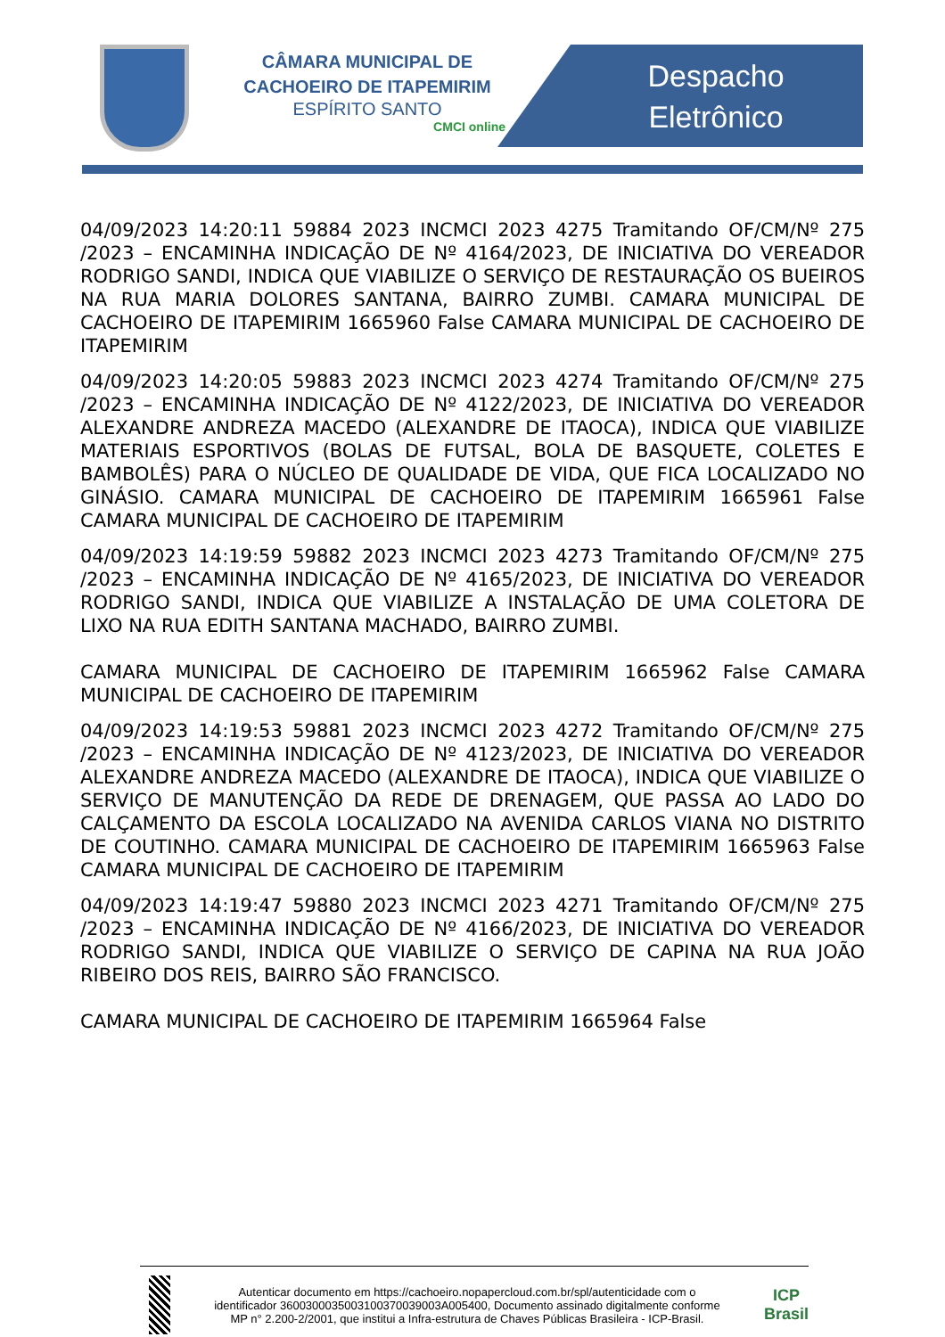CÂMARA MUNICIPAL DE CACHOEIRO DE ITAPEMIRIM
ESPÍRITO SANTO
CMCI online
Despacho
Eletrônico
04/09/2023 14:20:11 59884 2023 INCMCI 2023 4275 Tramitando OF/CM/Nº 275 /2023 – ENCAMINHA INDICAÇÃO DE Nº 4164/2023, DE INICIATIVA DO VEREADOR RODRIGO SANDI, INDICA QUE VIABILIZE O SERVIÇO DE RESTAURAÇÃO OS BUEIROS NA RUA MARIA DOLORES SANTANA, BAIRRO ZUMBI. CAMARA MUNICIPAL DE CACHOEIRO DE ITAPEMIRIM 1665960 False CAMARA MUNICIPAL DE CACHOEIRO DE ITAPEMIRIM
04/09/2023 14:20:05 59883 2023 INCMCI 2023 4274 Tramitando OF/CM/Nº 275 /2023 – ENCAMINHA INDICAÇÃO DE Nº 4122/2023, DE INICIATIVA DO VEREADOR ALEXANDRE ANDREZA MACEDO (ALEXANDRE DE ITAOCA), INDICA QUE VIABILIZE MATERIAIS ESPORTIVOS (BOLAS DE FUTSAL, BOLA DE BASQUETE, COLETES E BAMBOLÊS) PARA O NÚCLEO DE QUALIDADE DE VIDA, QUE FICA LOCALIZADO NO GINÁSIO. CAMARA MUNICIPAL DE CACHOEIRO DE ITAPEMIRIM 1665961 False CAMARA MUNICIPAL DE CACHOEIRO DE ITAPEMIRIM
04/09/2023 14:19:59 59882 2023 INCMCI 2023 4273 Tramitando OF/CM/Nº 275 /2023 – ENCAMINHA INDICAÇÃO DE Nº 4165/2023, DE INICIATIVA DO VEREADOR RODRIGO SANDI, INDICA QUE VIABILIZE A INSTALAÇÃO DE UMA COLETORA DE LIXO NA RUA EDITH SANTANA MACHADO, BAIRRO ZUMBI.
CAMARA MUNICIPAL DE CACHOEIRO DE ITAPEMIRIM 1665962 False CAMARA MUNICIPAL DE CACHOEIRO DE ITAPEMIRIM
04/09/2023 14:19:53 59881 2023 INCMCI 2023 4272 Tramitando OF/CM/Nº 275 /2023 – ENCAMINHA INDICAÇÃO DE Nº 4123/2023, DE INICIATIVA DO VEREADOR ALEXANDRE ANDREZA MACEDO (ALEXANDRE DE ITAOCA), INDICA QUE VIABILIZE O SERVIÇO DE MANUTENÇÃO DA REDE DE DRENAGEM, QUE PASSA AO LADO DO CALÇAMENTO DA ESCOLA LOCALIZADO NA AVENIDA CARLOS VIANA NO DISTRITO DE COUTINHO. CAMARA MUNICIPAL DE CACHOEIRO DE ITAPEMIRIM 1665963 False CAMARA MUNICIPAL DE CACHOEIRO DE ITAPEMIRIM
04/09/2023 14:19:47 59880 2023 INCMCI 2023 4271 Tramitando OF/CM/Nº 275 /2023 – ENCAMINHA INDICAÇÃO DE Nº 4166/2023, DE INICIATIVA DO VEREADOR RODRIGO SANDI, INDICA QUE VIABILIZE O SERVIÇO DE CAPINA NA RUA JOÃO RIBEIRO DOS REIS, BAIRRO SÃO FRANCISCO.
CAMARA MUNICIPAL DE CACHOEIRO DE ITAPEMIRIM 1665964 False
Autenticar documento em https://cachoeiro.nopapercloud.com.br/spl/autenticidade com o identificador 3600300035003100370039003A005400, Documento assinado digitalmente conforme MP n° 2.200-2/2001, que institui a Infra-estrutura de Chaves Públicas Brasileira - ICP-Brasil.
ICP
Brasil